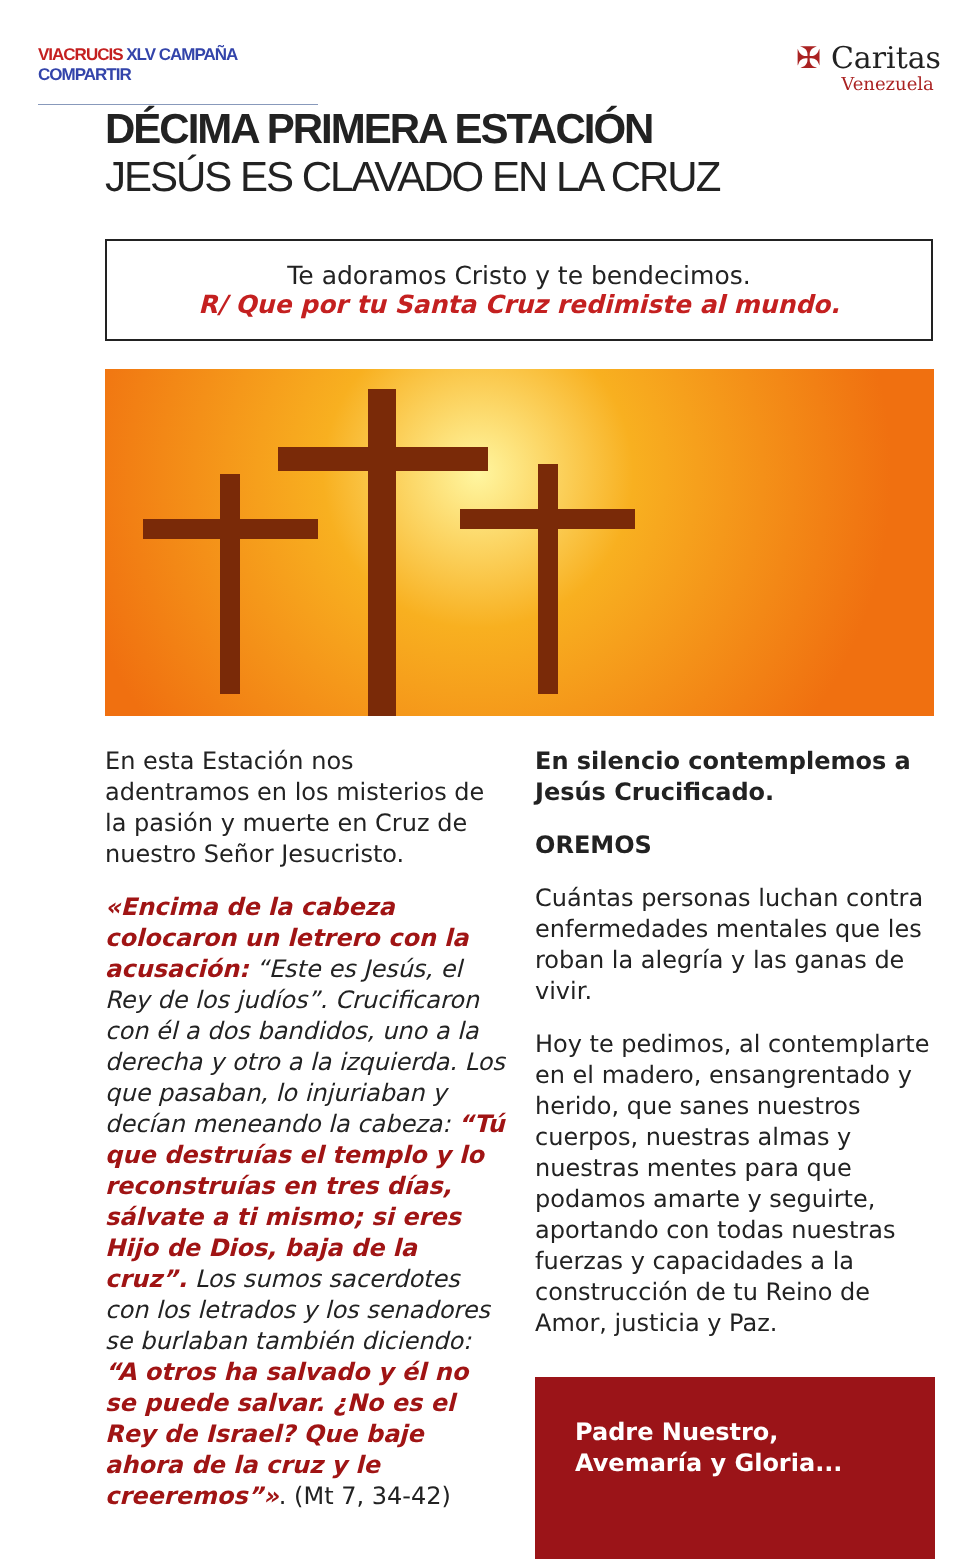VIACRUCIS XLV CAMPAÑA COMPARTIR
✠ Caritas
Venezuela
DÉCIMA PRIMERA ESTACIÓN
JESÚS ES CLAVADO EN LA CRUZ
Te adoramos Cristo y te bendecimos.
R/ Que por tu Santa Cruz redimiste al mundo.
En esta Estación nos adentramos en los misterios de la pasión y muerte en Cruz de nuestro Señor Jesucristo.
«Encima de la cabeza colocaron un letrero con la acusación: “Este es Jesús, el Rey de los judíos”. Crucificaron con él a dos bandidos, uno a la derecha y otro a la izquierda. Los que pasaban, lo injuriaban y decían meneando la cabeza: “Tú que destruías el templo y lo reconstruías en tres días, sálvate a ti mismo; si eres Hijo de Dios, baja de la cruz”. Los sumos sacerdotes con los letrados y los senadores se burlaban también diciendo: “A otros ha salvado y él no se puede salvar. ¿No es el Rey de Israel? Que baje ahora de la cruz y le creeremos”». (Mt 7, 34-42)
En silencio contemplemos a Jesús Crucificado.
OREMOS
Cuántas personas luchan contra enfermedades mentales que les roban la alegría y las ganas de vivir.
Hoy te pedimos, al contemplarte en el madero, ensangrentado y herido, que sanes nuestros cuerpos, nuestras almas y nuestras mentes para que podamos amarte y seguirte, aportando con todas nuestras fuerzas y capacidades a la construcción de tu Reino de Amor, justicia y Paz.
Padre Nuestro,
Avemaría y Gloria...